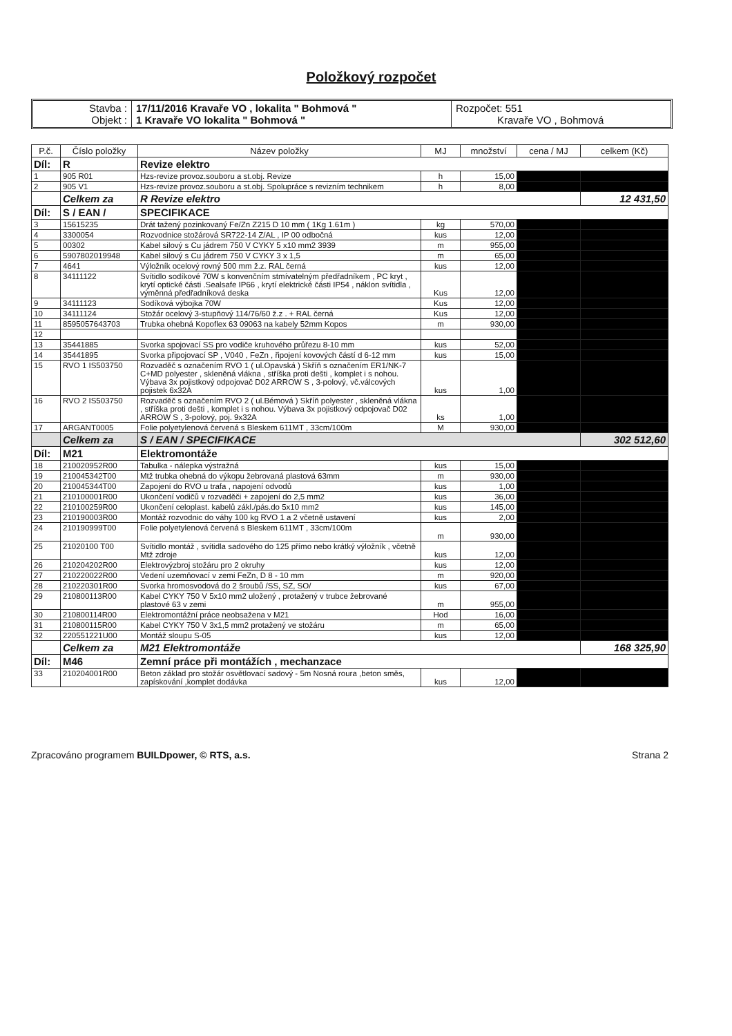Položkový rozpočet
Stavba :
Objekt :
17/11/2016 Kravaře VO , lokalita " Bohmová "
1 Kravaře VO lokalita " Bohmová "
Rozpočet: 551
Kravaře VO , Bohmová
| P.č. | Číslo položky | Název položky | MJ | množství | cena / MJ | celkem (Kč) |
| --- | --- | --- | --- | --- | --- | --- |
| Díl: | R | Revize elektro | | | | |
| 1 | 905 R01 | Hzs-revize provoz.souboru a st.obj. Revize | h | 15,00 | | |
| 2 | 905 V1 | Hzs-revize provoz.souboru a st.obj. Spolupráce s revizním technikem | h | 8,00 | | |
| | Celkem za | R Revize elektro | | | | 12 431,50 |
| Díl: | S / EAN / | SPECIFIKACE | | | | |
| 3 | 15615235 | Drát tažený pozinkovaný Fe/Zn Z215 D 10 mm ( 1Kg 1.61m ) | kg | 570,00 | | |
| 4 | 3300054 | Rozvodnice stožárová SR722-14 Z/AL , IP 00 odbočná | kus | 12,00 | | |
| 5 | 00302 | Kabel silový s Cu jádrem 750 V CYKY 5 x10 mm2 3939 | m | 955,00 | | |
| 6 | 5907802019948 | Kabel silový s Cu jádrem 750 V CYKY 3 x 1,5 | m | 65,00 | | |
| 7 | 4641 | Výložník ocelový rovný 500 mm ž.z. RAL černá | kus | 12,00 | | |
| 8 | 34111122 | Svítidlo sodíkové 70W s konvenčním stmívatelným předřadníkem , PC kryt , krytí optické části .Sealsafe IP66 , krytí elektrické části IP54 , náklon svítidla , výměnná předřadníková deska | Kus | 12,00 | | |
| 9 | 34111123 | Sodíková výbojka 70W | Kus | 12,00 | | |
| 10 | 34111124 | Stožár ocelový 3-stupňový 114/76/60 ž.z . + RAL černá | Kus | 12,00 | | |
| 11 | 8595057643703 | Trubka ohebná Kopoflex 63 09063 na kabely 52mm Kopos | m | 930,00 | | |
| 12 | | | | | | |
| 13 | 35441885 | Svorka spojovací SS pro vodiče kruhového průřezu 8-10 mm | kus | 52,00 | | |
| 14 | 35441895 | Svorka připojovací SP , V040 , FeZn , řipojení kovových částí d 6-12 mm | kus | 15,00 | | |
| 15 | RVO 1 IS503750 | Rozvaděč s označením RVO 1 ( ul.Opavská ) Skříň s označením ER1/NK-7 C+MD polyester , skleněná vlákna , stříška proti dešti , komplet i s nohou. Výbava 3x pojistkový odpojovač D02 ARROW S , 3-polový, vč.válcových pojistek 6x32A | kus | 1,00 | | |
| 16 | RVO 2 IS503750 | Rozvaděč s označením RVO 2 ( ul.Bémová ) Skříň polyester , skleněná vlákna , stříška proti dešti , komplet i s nohou. Výbava 3x pojistkový odpojovač D02 ARROW S , 3-polový, poj. 9x32A | ks | 1,00 | | |
| 17 | ARGANT0005 | Folie polyetylenová červená s Bleskem 611MT , 33cm/100m | M | 930,00 | | |
| | Celkem za | S / EAN / SPECIFIKACE | | | | 302 512,60 |
| Díl: | M21 | Elektromontáže | | | | |
| 18 | 210020952R00 | Tabulka - nálepka výstražná | kus | 15,00 | | |
| 19 | 210045342T00 | Mtž trubka ohebná do výkopu žebrovaná plastová 63mm | m | 930,00 | | |
| 20 | 210045344T00 | Zapojení do RVO u trafa , napojení odvodů | kus | 1,00 | | |
| 21 | 210100001R00 | Ukončení vodičů v rozvaděči + zapojení do 2,5 mm2 | kus | 36,00 | | |
| 22 | 210100259R00 | Ukončení celoplast. kabelů zákl./pás.do 5x10 mm2 | kus | 145,00 | | |
| 23 | 210190003R00 | Montáž rozvodnic do váhy 100 kg RVO 1 a 2 včetně ustavení | kus | 2,00 | | |
| 24 | 210190999T00 | Folie polyetylenová červená s Bleskem 611MT , 33cm/100m | m | 930,00 | | |
| 25 | 21020100 T00 | Svítidlo montáž , svítidla sadového do 125 přímo nebo krátký výložník , včetně Mtž zdroje | kus | 12,00 | | |
| 26 | 210204202R00 | Elektrovýzbroj stožáru pro 2 okruhy | kus | 12,00 | | |
| 27 | 210220022R00 | Vedení uzemňovací v zemi FeZn, D 8 - 10 mm | m | 920,00 | | |
| 28 | 210220301R00 | Svorka hromosvodová do 2 šroubů /SS, SZ, SO/ | kus | 67,00 | | |
| 29 | 210800113R00 | Kabel CYKY 750 V 5x10 mm2 uložený , protažený v trubce žebrované plastové 63 v zemi | m | 955,00 | | |
| 30 | 210800114R00 | Elektromontážní práce neobsažena v M21 | Hod | 16,00 | | |
| 31 | 210800115R00 | Kabel CYKY 750 V 3x1,5 mm2 protažený ve stožáru | m | 65,00 | | |
| 32 | 220551221U00 | Montáž sloupu S-05 | kus | 12,00 | | |
| | Celkem za | M21 Elektromontáže | | | | 168 325,90 |
| Díl: | M46 | Zemní práce při montážích , mechanzace | | | | |
| 33 | 210204001R00 | Beton základ pro stožár osvětlovací sadový - 5m Nosná roura ,beton směs, zapískování ,komplet dodávka | kus | 12,00 | | |
Zpracováno programem BUILDpower, © RTS, a.s. Strana 2